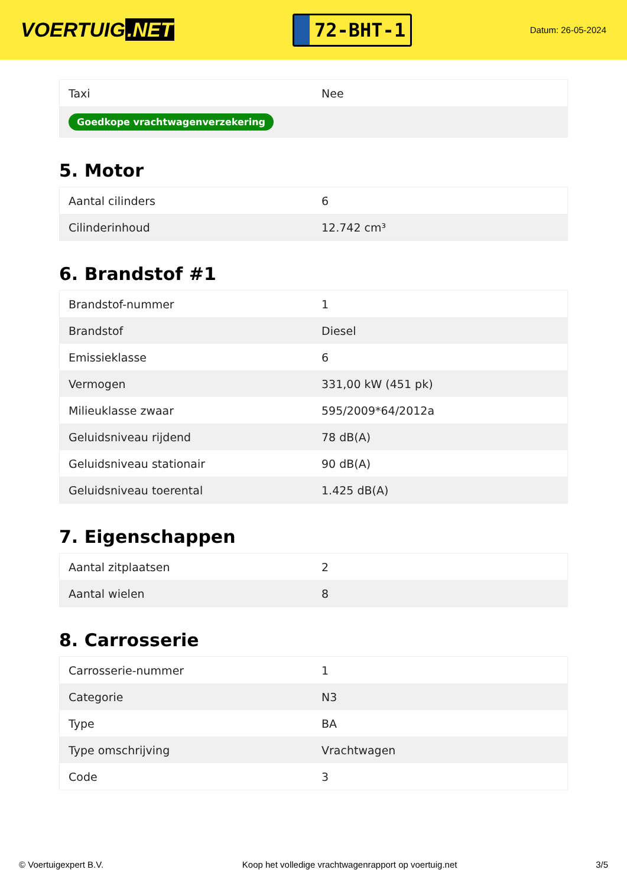VOERTUIG.NET
72-BHT-1
Datum: 26-05-2024
| Taxi | Nee |
| Goedkope vrachtwagenverzekering | |
5. Motor
| Aantal cilinders | 6 |
| Cilinderinhoud | 12.742 cm³ |
6. Brandstof #1
| Brandstof-nummer | 1 |
| Brandstof | Diesel |
| Emissieklasse | 6 |
| Vermogen | 331,00 kW (451 pk) |
| Milieuklasse zwaar | 595/2009*64/2012a |
| Geluidsniveau rijdend | 78 dB(A) |
| Geluidsniveau stationair | 90 dB(A) |
| Geluidsniveau toerental | 1.425 dB(A) |
7. Eigenschappen
| Aantal zitplaatsen | 2 |
| Aantal wielen | 8 |
8. Carrosserie
| Carrosserie-nummer | 1 |
| Categorie | N3 |
| Type | BA |
| Type omschrijving | Vrachtwagen |
| Code | 3 |
© Voertuigexpert B.V. Koop het volledige vrachtwagenrapport op voertuig.net 3/5